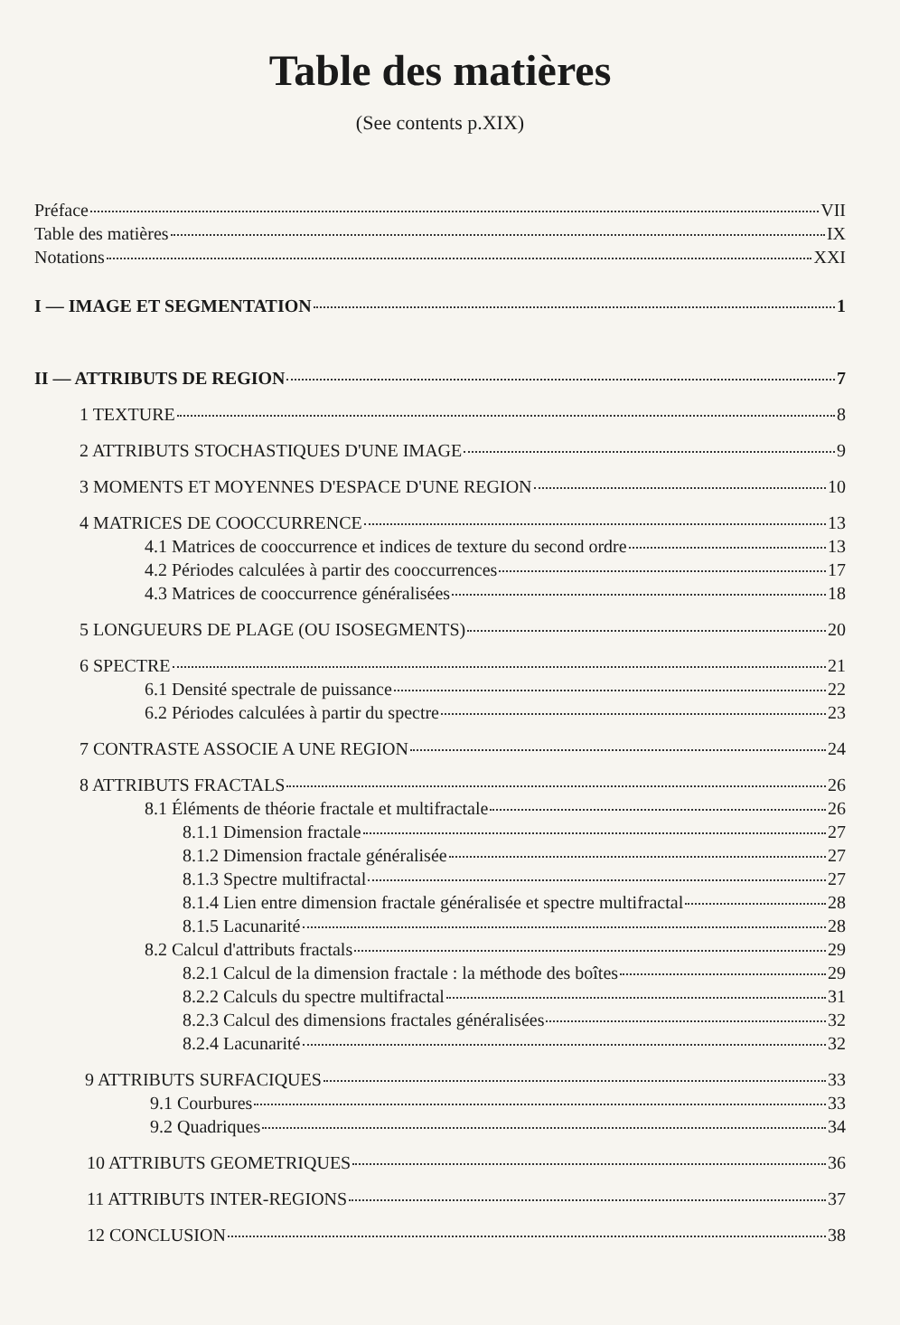Table des matières
(See contents p.XIX)
Préface VII
Table des matières IX
Notations XXI
I — IMAGE ET SEGMENTATION 1
II — ATTRIBUTS DE REGION 7
1 TEXTURE 8
2 ATTRIBUTS STOCHASTIQUES D'UNE IMAGE 9
3 MOMENTS ET MOYENNES D'ESPACE D'UNE REGION 10
4 MATRICES DE COOCCURRENCE 13
4.1 Matrices de cooccurrence et indices de texture du second ordre 13
4.2 Périodes calculées à partir des cooccurrences 17
4.3 Matrices de cooccurrence généralisées 18
5 LONGUEURS DE PLAGE (OU ISOSEGMENTS) 20
6 SPECTRE 21
6.1 Densité spectrale de puissance 22
6.2 Périodes calculées à partir du spectre 23
7 CONTRASTE ASSOCIE A UNE REGION 24
8 ATTRIBUTS FRACTALS 26
8.1 Éléments de théorie fractale et multifractale 26
8.1.1 Dimension fractale 27
8.1.2 Dimension fractale généralisée 27
8.1.3 Spectre multifractal 27
8.1.4 Lien entre dimension fractale généralisée et spectre multifractal 28
8.1.5 Lacunarité 28
8.2 Calcul d'attributs fractals 29
8.2.1 Calcul de la dimension fractale : la méthode des boîtes 29
8.2.2 Calculs du spectre multifractal 31
8.2.3 Calcul des dimensions fractales généralisées 32
8.2.4 Lacunarité 32
9 ATTRIBUTS SURFACIQUES 33
9.1 Courbures 33
9.2 Quadriques 34
10 ATTRIBUTS GEOMETRIQUES 36
11 ATTRIBUTS INTER-REGIONS 37
12 CONCLUSION 38